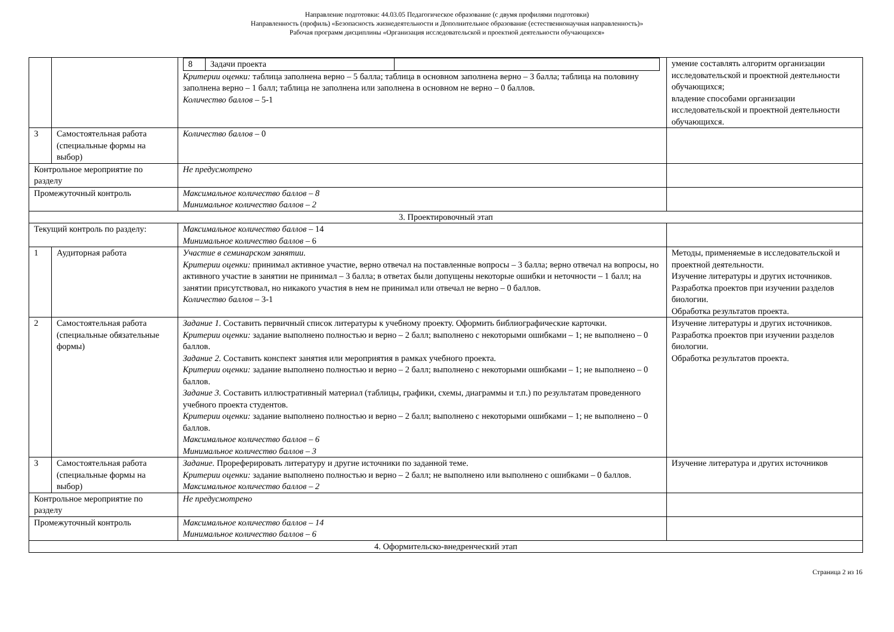Направление подготовки: 44.03.05 Педагогическое образование (с двумя профилями подготовки)
Направленность (профиль) «Безопасность жизнедеятельности и Дополнительное образование (естественнонаучная направленность)»
Рабочая программ дисциплины «Организация исследовательской и проектной деятельности обучающихся»
| | | / 8 / Задачи проекта / / Критерии оценки: таблица заполнена верно – 5 балла; таблица в основном заполнена верно – 3 балла; таблица на половину заполнена верно – 1 балл; таблица не заполнена или заполнена в основном не верно – 0 баллов. Количество баллов – 5-1 | умение составлять алгоритм организации исследовательской и проектной деятельности обучающихся; владение способами организации исследовательской и проектной деятельности обучающихся. |
| 3 | Самостоятельная работа (специальные формы на выбор) | Количество баллов – 0 | |
| Контрольное мероприятие по разделу | | Не предусмотрено | |
| Промежуточный контроль | | Максимальное количество баллов – 8 Минимальное количество баллов – 2 | |
| 3. Проектировочный этап | | | |
| Текущий контроль по разделу: | | Максимальное количество баллов – 14 Минимальное количество баллов – 6 | |
| 1 | Аудиторная работа | Участие в семинарском занятии. Критерии оценки: принимал активное участие, верно отвечал на поставленные вопросы – 3 балла; верно отвечал на вопросы, но активного участие в занятии не принимал – 3 балла; в ответах были допущены некоторые ошибки и неточности – 1 балл; на занятии присутствовал, но никакого участия в нем не принимал или отвечал не верно – 0 баллов. Количество баллов – 3-1 | Методы, применяемые в исследовательской и проектной деятельности. Изучение литературы и других источников. Разработка проектов при изучении разделов биологии. Обработка результатов проекта. |
| 2 | Самостоятельная работа (специальные обязательные формы) | Задание 1. Составить первичный список литературы к учебному проекту. Оформить библиографические карточки. Критерии оценки: задание выполнено полностью и верно – 2 балл; выполнено с некоторыми ошибками – 1; не выполнено – 0 баллов. Задание 2. Составить конспект занятия или мероприятия в рамках учебного проекта. Критерии оценки: задание выполнено полностью и верно – 2 балл; выполнено с некоторыми ошибками – 1; не выполнено – 0 баллов. Задание 3. Составить иллюстративный материал (таблицы, графики, схемы, диаграммы и т.п.) по результатам проведенного учебного проекта студентов. Критерии оценки: задание выполнено полностью и верно – 2 балл; выполнено с некоторыми ошибками – 1; не выполнено – 0 баллов. Максимальное количество баллов – 6 Минимальное количество баллов – 3 | Изучение литературы и других источников. Разработка проектов при изучении разделов биологии. Обработка результатов проекта. |
| 3 | Самостоятельная работа (специальные формы на выбор) | Задание. Прореферировать литературу и другие источники по заданной теме. Критерии оценки: задание выполнено полностью и верно – 2 балл; не выполнено или выполнено с ошибками – 0 баллов. Максимальное количество баллов – 2 | Изучение литература и других источников |
| Контрольное мероприятие по разделу | | Не предусмотрено | |
| Промежуточный контроль | | Максимальное количество баллов – 14 Минимальное количество баллов – 6 | |
| 4. Оформительско-внедренческий этап | | | |
Страница 2 из 16